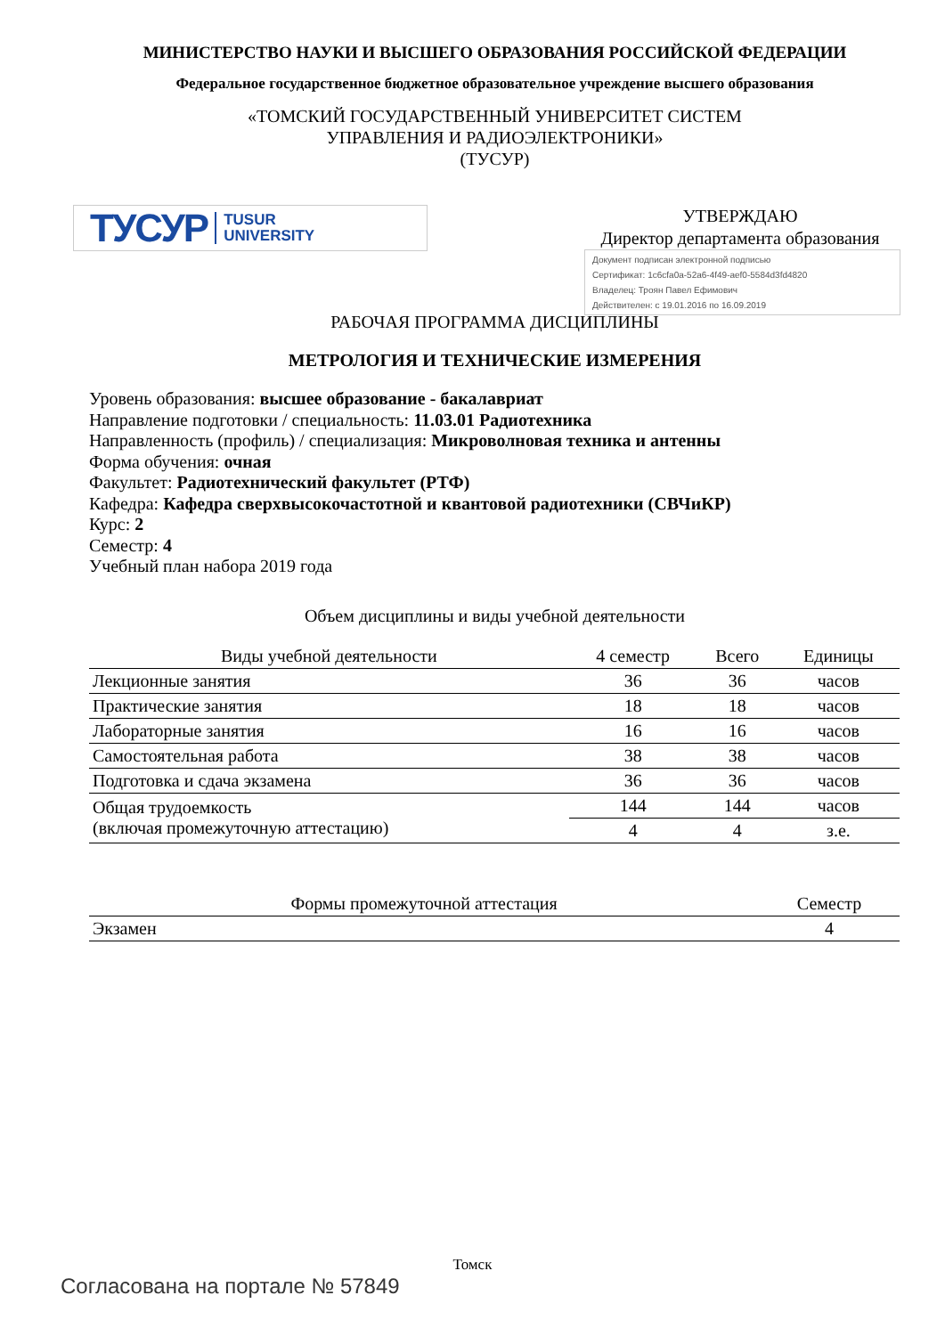МИНИСТЕРСТВО НАУКИ И ВЫСШЕГО ОБРАЗОВАНИЯ РОССИЙСКОЙ ФЕДЕРАЦИИ
Федеральное государственное бюджетное образовательное учреждение высшего образования
«ТОМСКИЙ ГОСУДАРСТВЕННЫЙ УНИВЕРСИТЕТ СИСТЕМ
УПРАВЛЕНИЯ И РАДИОЭЛЕКТРОНИКИ»
(ТУСУР)
ТУСУР TUSUR
UNIVERSITY
УТВЕРЖДАЮ
Директор департамента образования
Документ подписан электронной подписью
Сертификат: 1c6cfa0a-52a6-4f49-aef0-5584d3fd4820
Владелец: Троян Павел Ефимович
Действителен: с 19.01.2016 по 16.09.2019
РАБОЧАЯ ПРОГРАММА ДИСЦИПЛИНЫ
МЕТРОЛОГИЯ И ТЕХНИЧЕСКИЕ ИЗМЕРЕНИЯ
Уровень образования: высшее образование - бакалавриат
Направление подготовки / специальность: 11.03.01 Радиотехника
Направленность (профиль) / специализация: Микроволновая техника и антенны
Форма обучения: очная
Факультет: Радиотехнический факультет (РТФ)
Кафедра: Кафедра сверхвысокочастотной и квантовой радиотехники (СВЧиКР)
Курс: 2
Семестр: 4
Учебный план набора 2019 года
Объем дисциплины и виды учебной деятельности
| Виды учебной деятельности | 4 семестр | Всего | Единицы |
| --- | --- | --- | --- |
| Лекционные занятия | 36 | 36 | часов |
| Практические занятия | 18 | 18 | часов |
| Лабораторные занятия | 16 | 16 | часов |
| Самостоятельная работа | 38 | 38 | часов |
| Подготовка и сдача экзамена | 36 | 36 | часов |
| Общая трудоемкость (включая промежуточную аттестацию) | 144 | 144 | часов |
| | 4 | 4 | з.е. |
| Формы промежуточной аттестация | Семестр |
| --- | --- |
| Экзамен | 4 |
Томск
Согласована на портале № 57849